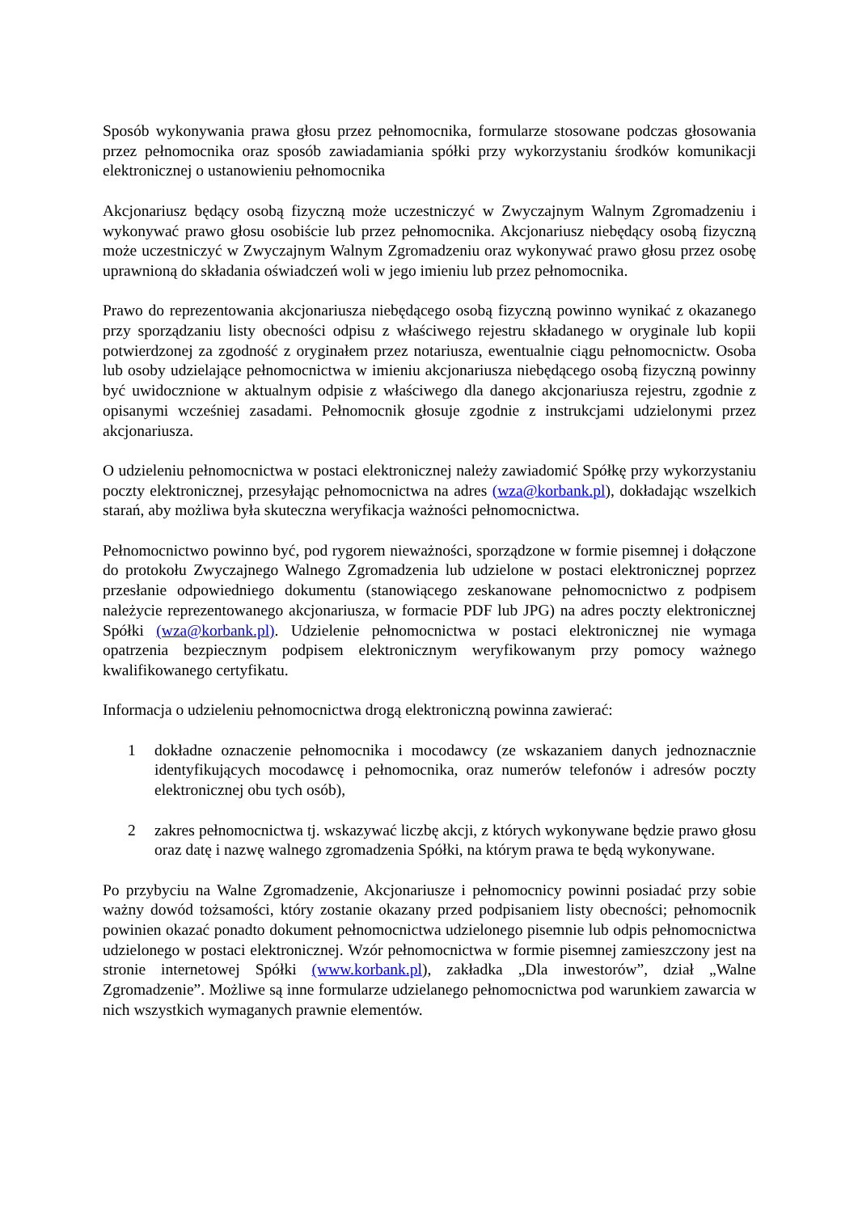Sposób wykonywania prawa głosu przez pełnomocnika, formularze stosowane podczas głosowania przez pełnomocnika oraz sposób zawiadamiania spółki przy wykorzystaniu środków komunikacji elektronicznej o ustanowieniu pełnomocnika
Akcjonariusz będący osobą fizyczną może uczestniczyć w Zwyczajnym Walnym Zgromadzeniu i wykonywać prawo głosu osobiście lub przez pełnomocnika. Akcjonariusz niebędący osobą fizyczną może uczestniczyć w Zwyczajnym Walnym Zgromadzeniu oraz wykonywać prawo głosu przez osobę uprawnioną do składania oświadczeń woli w jego imieniu lub przez pełnomocnika.
Prawo do reprezentowania akcjonariusza niebędącego osobą fizyczną powinno wynikać z okazanego przy sporządzaniu listy obecności odpisu z właściwego rejestru składanego w oryginale lub kopii potwierdzonej za zgodność z oryginałem przez notariusza, ewentualnie ciągu pełnomocnictw. Osoba lub osoby udzielające pełnomocnictwa w imieniu akcjonariusza niebędącego osobą fizyczną powinny być uwidocznione w aktualnym odpisie z właściwego dla danego akcjonariusza rejestru, zgodnie z opisanymi wcześniej zasadami. Pełnomocnik głosuje zgodnie z instrukcjami udzielonymi przez akcjonariusza.
O udzieleniu pełnomocnictwa w postaci elektronicznej należy zawiadomić Spółkę przy wykorzystaniu poczty elektronicznej, przesyłając pełnomocnictwa na adres (wza@korbank.pl), dokładając wszelkich starań, aby możliwa była skuteczna weryfikacja ważności pełnomocnictwa.
Pełnomocnictwo powinno być, pod rygorem nieważności, sporządzone w formie pisemnej i dołączone do protokołu Zwyczajnego Walnego Zgromadzenia lub udzielone w postaci elektronicznej poprzez przesłanie odpowiedniego dokumentu (stanowiącego zeskanowane pełnomocnictwo z podpisem należycie reprezentowanego akcjonariusza, w formacie PDF lub JPG) na adres poczty elektronicznej Spółki (wza@korbank.pl). Udzielenie pełnomocnictwa w postaci elektronicznej nie wymaga opatrzenia bezpiecznym podpisem elektronicznym weryfikowanym przy pomocy ważnego kwalifikowanego certyfikatu.
Informacja o udzieleniu pełnomocnictwa drogą elektroniczną powinna zawierać:
1 dokładne oznaczenie pełnomocnika i mocodawcy (ze wskazaniem danych jednoznacznie identyfikujących mocodawcę i pełnomocnika, oraz numerów telefonów i adresów poczty elektronicznej obu tych osób),
2 zakres pełnomocnictwa tj. wskazywać liczbę akcji, z których wykonywane będzie prawo głosu oraz datę i nazwę walnego zgromadzenia Spółki, na którym prawa te będą wykonywane.
Po przybyciu na Walne Zgromadzenie, Akcjonariusze i pełnomocnicy powinni posiadać przy sobie ważny dowód tożsamości, który zostanie okazany przed podpisaniem listy obecności; pełnomocnik powinien okazać ponadto dokument pełnomocnictwa udzielonego pisemnie lub odpis pełnomocnictwa udzielonego w postaci elektronicznej. Wzór pełnomocnictwa w formie pisemnej zamieszczony jest na stronie internetowej Spółki (www.korbank.pl), zakładka „Dla inwestorów”, dział „Walne Zgromadzenie”. Możliwe są inne formularze udzielanego pełnomocnictwa pod warunkiem zawarcia w nich wszystkich wymaganych prawnie elementów.